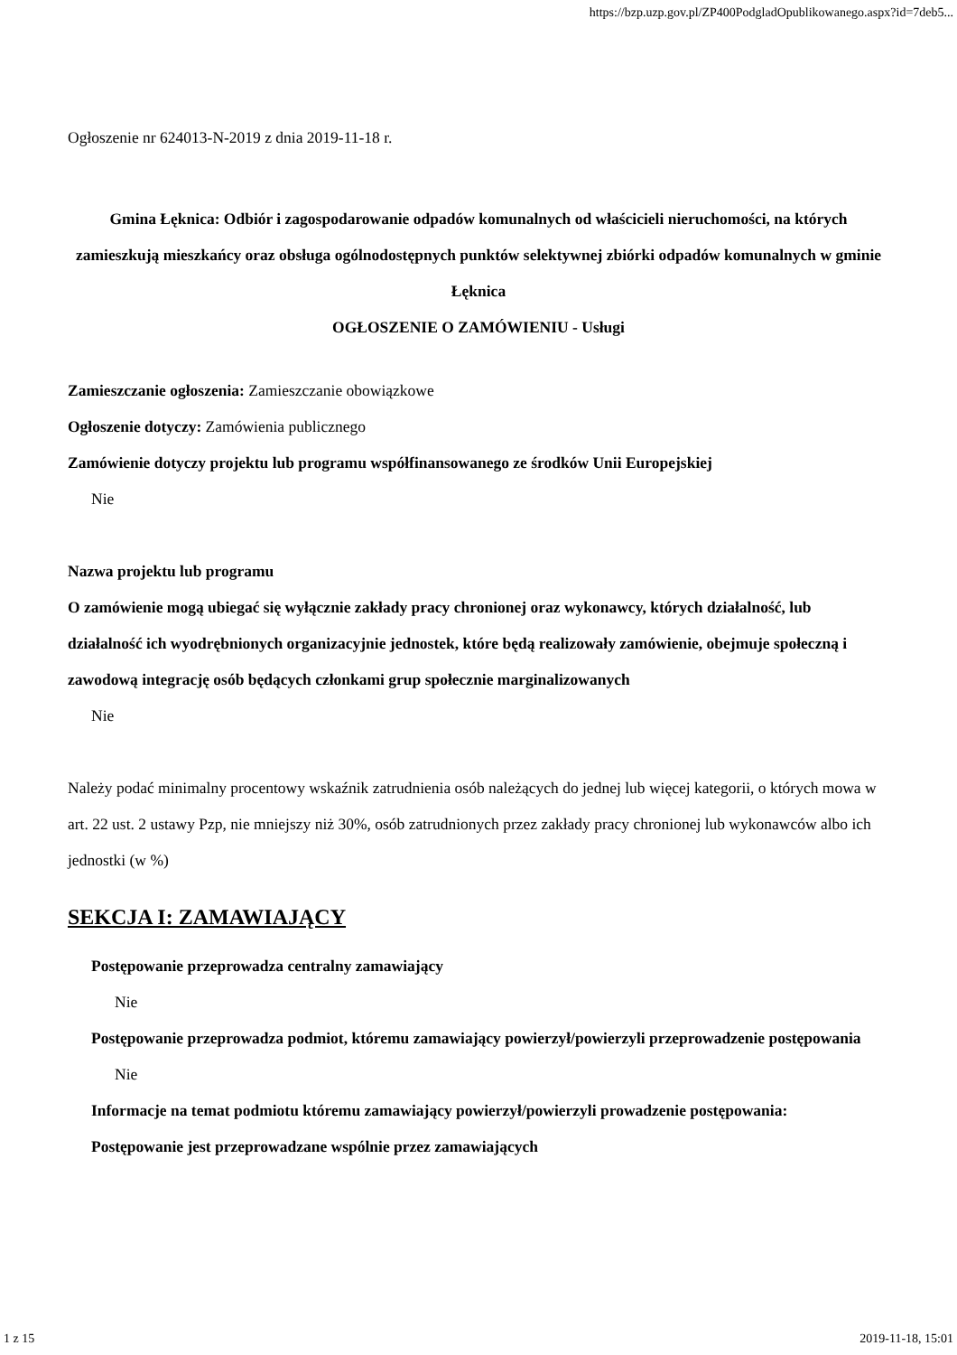https://bzp.uzp.gov.pl/ZP400PodgladOpublikowanego.aspx?id=7deb5...
Ogłoszenie nr 624013-N-2019 z dnia 2019-11-18 r.
Gmina Łęknica: Odbiór i zagospodarowanie odpadów komunalnych od właścicieli nieruchomości, na których zamieszkują mieszkańcy oraz obsługa ogólnodostępnych punktów selektywnej zbiórki odpadów komunalnych w gminie Łęknica
OGŁOSZENIE O ZAMÓWIENIU - Usługi
Zamieszczanie ogłoszenia: Zamieszczanie obowiązkowe
Ogłoszenie dotyczy: Zamówienia publicznego
Zamówienie dotyczy projektu lub programu współfinansowanego ze środków Unii Europejskiej
Nie
Nazwa projektu lub programu
O zamówienie mogą ubiegać się wyłącznie zakłady pracy chronionej oraz wykonawcy, których działalność, lub działalność ich wyodrębnionych organizacyjnie jednostek, które będą realizowały zamówienie, obejmuje społeczną i zawodową integrację osób będących członkami grup społecznie marginalizowanych
Nie
Należy podać minimalny procentowy wskaźnik zatrudnienia osób należących do jednej lub więcej kategorii, o których mowa w art. 22 ust. 2 ustawy Pzp, nie mniejszy niż 30%, osób zatrudnionych przez zakłady pracy chronionej lub wykonawców albo ich jednostki (w %)
SEKCJA I: ZAMAWIAJĄCY
Postępowanie przeprowadza centralny zamawiający
Nie
Postępowanie przeprowadza podmiot, któremu zamawiający powierzył/powierzyli przeprowadzenie postępowania
Nie
Informacje na temat podmiotu któremu zamawiający powierzył/powierzyli prowadzenie postępowania:
Postępowanie jest przeprowadzane wspólnie przez zamawiających
1 z 15 2019-11-18, 15:01